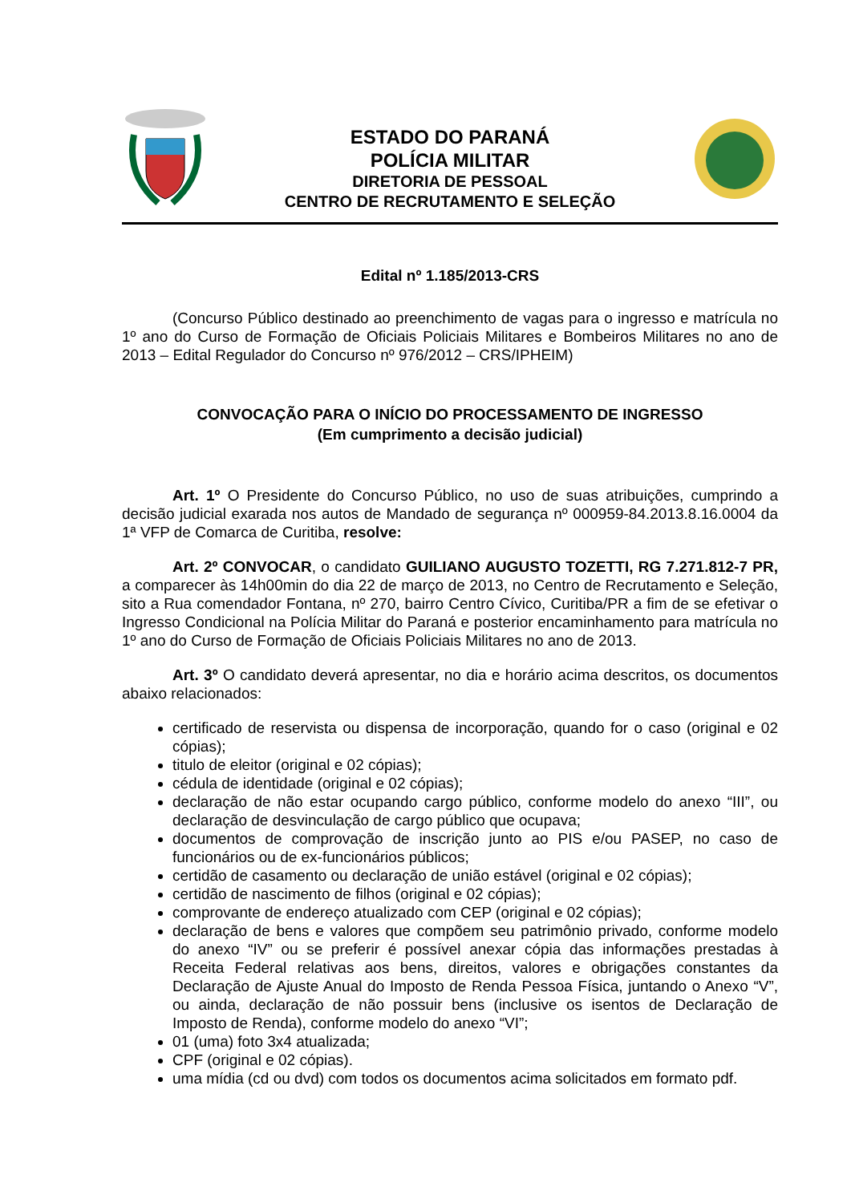ESTADO DO PARANÁ
POLÍCIA MILITAR
DIRETORIA DE PESSOAL
CENTRO DE RECRUTAMENTO E SELEÇÃO
Edital nº 1.185/2013-CRS
(Concurso Público destinado ao preenchimento de vagas para o ingresso e matrícula no 1º ano do Curso de Formação de Oficiais Policiais Militares e Bombeiros Militares no ano de 2013 – Edital Regulador do Concurso nº 976/2012 – CRS/IPHEIM)
CONVOCAÇÃO PARA O INÍCIO DO PROCESSAMENTO DE INGRESSO
(Em cumprimento a decisão judicial)
Art. 1º O Presidente do Concurso Público, no uso de suas atribuições, cumprindo a decisão judicial exarada nos autos de Mandado de segurança nº 000959-84.2013.8.16.0004 da 1ª VFP de Comarca de Curitiba, resolve:
Art. 2º CONVOCAR, o candidato GUILIANO AUGUSTO TOZETTI, RG 7.271.812-7 PR, a comparecer às 14h00min do dia 22 de março de 2013, no Centro de Recrutamento e Seleção, sito a Rua comendador Fontana, nº 270, bairro Centro Cívico, Curitiba/PR a fim de se efetivar o Ingresso Condicional na Polícia Militar do Paraná e posterior encaminhamento para matrícula no 1º ano do Curso de Formação de Oficiais Policiais Militares no ano de 2013.
Art. 3º O candidato deverá apresentar, no dia e horário acima descritos, os documentos abaixo relacionados:
certificado de reservista ou dispensa de incorporação, quando for o caso (original e 02 cópias);
titulo de eleitor (original e 02 cópias);
cédula de identidade (original e 02 cópias);
declaração de não estar ocupando cargo público, conforme modelo do anexo “III”, ou declaração de desvinculação de cargo público que ocupava;
documentos de comprovação de inscrição junto ao PIS e/ou PASEP, no caso de funcionários ou de ex-funcionários públicos;
certidão de casamento ou declaração de união estável (original e 02 cópias);
certidão de nascimento de filhos (original e 02 cópias);
comprovante de endereço atualizado com CEP (original e 02 cópias);
declaração de bens e valores que compõem seu patrimônio privado, conforme modelo do anexo “IV” ou se preferir é possível anexar cópia das informações prestadas à Receita Federal relativas aos bens, direitos, valores e obrigações constantes da Declaração de Ajuste Anual do Imposto de Renda Pessoa Física, juntando o Anexo “V”, ou ainda, declaração de não possuir bens (inclusive os isentos de Declaração de Imposto de Renda), conforme modelo do anexo “VI”;
01 (uma) foto 3x4 atualizada;
CPF (original e 02 cópias).
uma mídia (cd ou dvd) com todos os documentos acima solicitados em formato pdf.